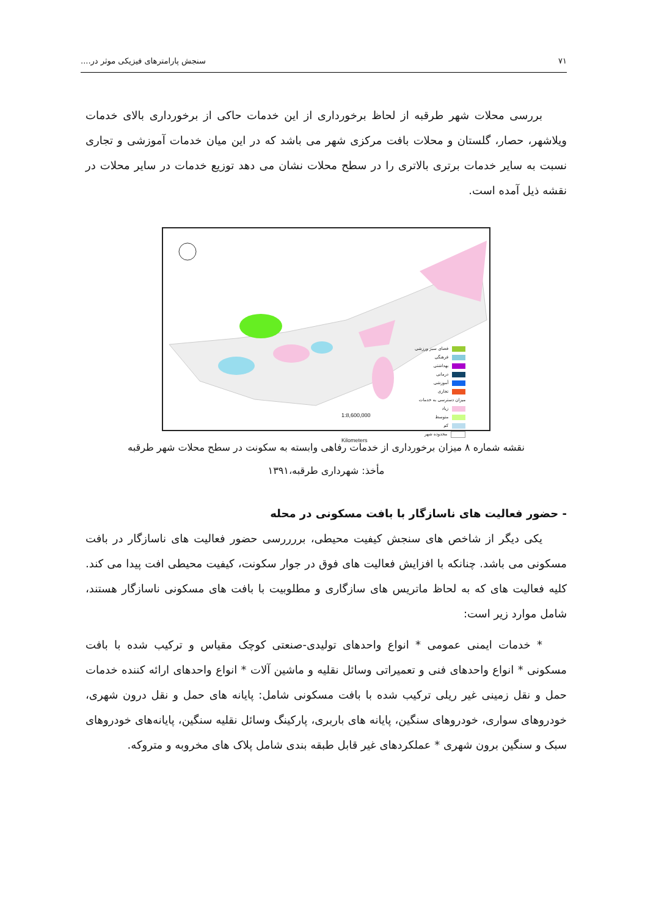۷۱ سنجش پارامترهای فیزیکی موثر در....
بررسی محلات شهر طرقبه از لحاظ برخورداری از این خدمات حاکی از برخورداری بالای خدمات ویلاشهر، حصار، گلستان و محلات بافت مرکزی شهر می باشد که در این میان خدمات آموزشی و تجاری نسبت به سایر خدمات برتری بالاتری را در سطح محلات نشان می دهد توزیع خدمات در سایر محلات در نقشه ذیل آمده است.
فضای سبز ورزشی
فرهنگی
بهداشتی
درمانی
آموزشی
تجاری
میزان دسترسی به خدمات
زیاد
متوسط
کم
محدوده شهر
1:8,600,000
Kilometers
نقشه شماره ۸ میزان برخورداری از خدمات رفاهی وابسته به سکونت در سطح محلات شهر طرقبه
مأخذ: شهرداری طرقبه،۱۳۹۱
- حضور فعالیت های ناسازگار با بافت مسکونی در محله
یکی دیگر از شاخص های سنجش کیفیت محیطی، بررررسی حضور فعالیت های ناسازگار در بافت مسکونی می باشد. چنانکه با افزایش فعالیت های فوق در جوار سکونت، کیفیت محیطی افت پیدا می کند. کلیه فعالیت های که به لحاظ ماتریس های سازگاری و مطلوبیت با بافت های مسکونی ناسازگار هستند، شامل موارد زیر است:
* خدمات ایمنی عمومی * انواع واحدهای تولیدی-صنعتی کوچک مقیاس و ترکیب شده با بافت مسکونی * انواع واحدهای فنی و تعمیراتی وسائل نقلیه و ماشین آلات * انواع واحدهای ارائه کننده خدمات حمل و نقل زمینی غیر ریلی ترکیب شده با بافت مسکونی شامل: پایانه های حمل و نقل درون شهری، خودروهای سواری، خودروهای سنگین، پایانه های باربری، پارکینگ وسائل نقلیه سنگین، پایانه‌های خودروهای سبک و سنگین برون شهری * عملکردهای غیر قابل طبقه بندی شامل پلاک های مخروبه و متروکه.